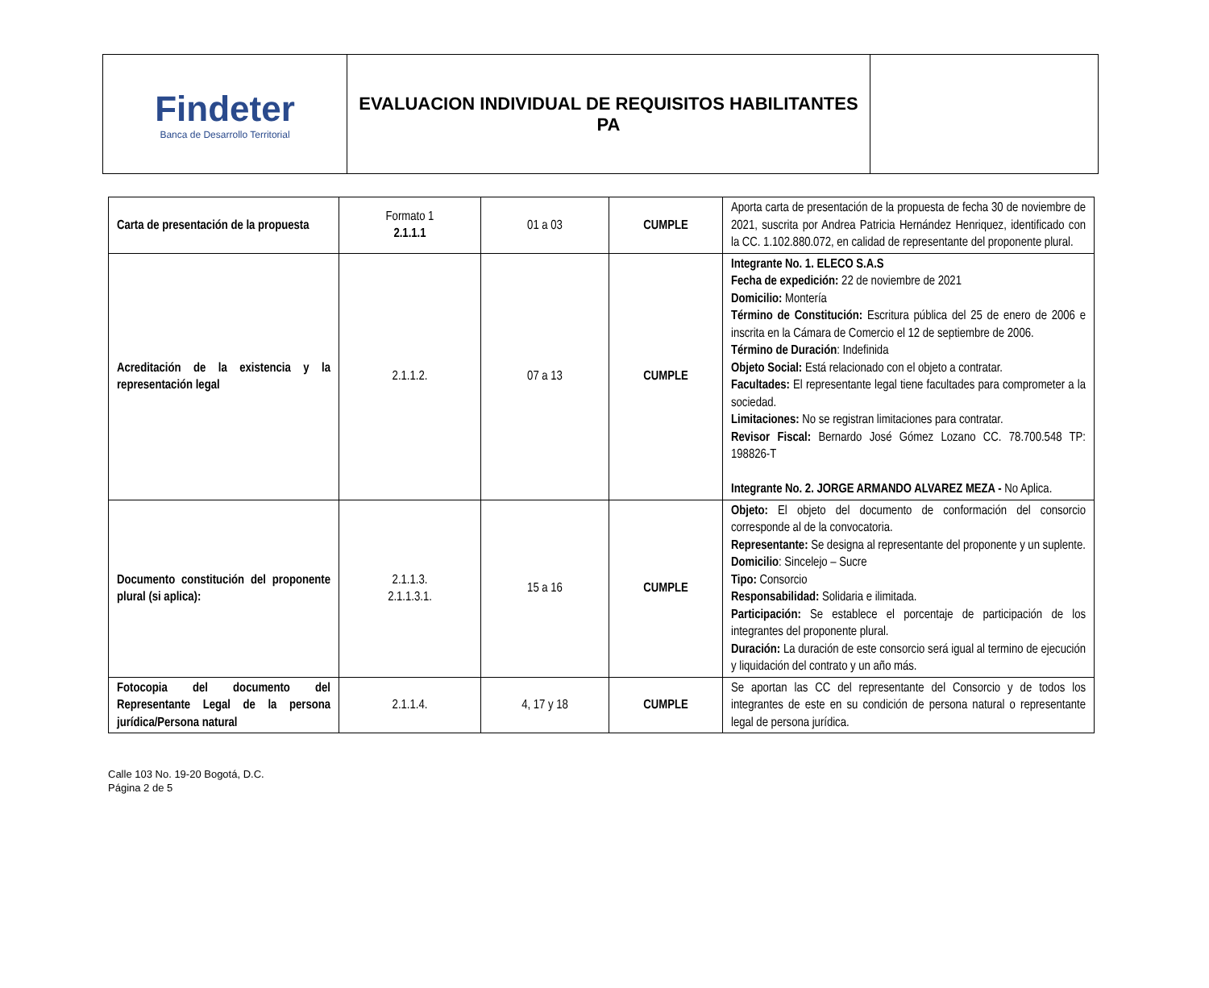| Findeter Banca de Desarrollo Territorial | EVALUACION INDIVIDUAL DE REQUISITOS HABILITANTES PA | |
| Carta de presentación de la propuesta | Formato 1 2.1.1.1 | 01 a 03 | CUMPLE | Aporta carta de presentación de la propuesta de fecha 30 de noviembre de 2021, suscrita por Andrea Patricia Hernández Henriquez, identificado con la CC. 1.102.880.072, en calidad de representante del proponente plural. |
| Acreditación de la existencia y la representación legal | 2.1.1.2. | 07 a 13 | CUMPLE | Integrante No. 1. ELECO S.A.S Fecha de expedición: 22 de noviembre de 2021 Domicilio: Montería Término de Constitución: Escritura pública del 25 de enero de 2006 e inscrita en la Cámara de Comercio el 12 de septiembre de 2006. Término de Duración : Indefinida Objeto Social: Está relacionado con el objeto a contratar. Facultades: El representante legal tiene facultades para comprometer a la sociedad. Limitaciones: No se registran limitaciones para contratar. Revisor Fiscal: Bernardo José Gómez Lozano CC. 78.700.548 TP: 198826-T Integrante No. 2. JORGE ARMANDO ALVAREZ MEZA - No Aplica. |
| Documento constitución del proponente plural (si aplica): | 2.1.1.3. 2.1.1.3.1. | 15 a 16 | CUMPLE | Objeto: El objeto del documento de conformación del consorcio corresponde al de la convocatoria. Representante: Se designa al representante del proponente y un suplente. Domicilio : Sincelejo – Sucre Tipo: Consorcio Responsabilidad: Solidaria e ilimitada. Participación: Se establece el porcentaje de participación de los integrantes del proponente plural. Duración: La duración de este consorcio será igual al termino de ejecución y liquidación del contrato y un año más. |
| Fotocopia del documento del Representante Legal de la persona jurídica/Persona natural | 2.1.1.4. | 4, 17 y 18 | CUMPLE | Se aportan las CC del representante del Consorcio y de todos los integrantes de este en su condición de persona natural o representante legal de persona jurídica. |
Calle 103 No. 19-20 Bogotá, D.C.
Página 2 de 5